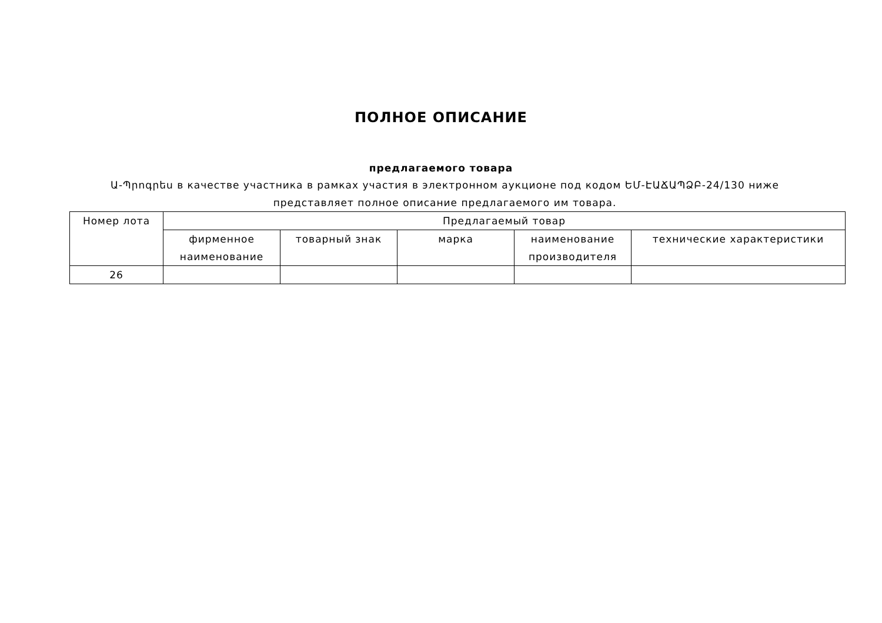ПОЛНОЕ ОПИСАНИЕ
предлагаемого товара
Ա-Պրոգրես в качестве участника в рамках участия в электронном аукционе под кодом ԵՄ-ԷԱՃԱՊՁԲ-24/130 ниже представляет полное описание предлагаемого им товара.
| Номер лота | Предлагаемый товар | | | | |
| --- | --- | --- | --- | --- | --- |
| | фирменное наименование | товарный знак | марка | наименование производителя | технические характеристики |
| 26 | | | | | |